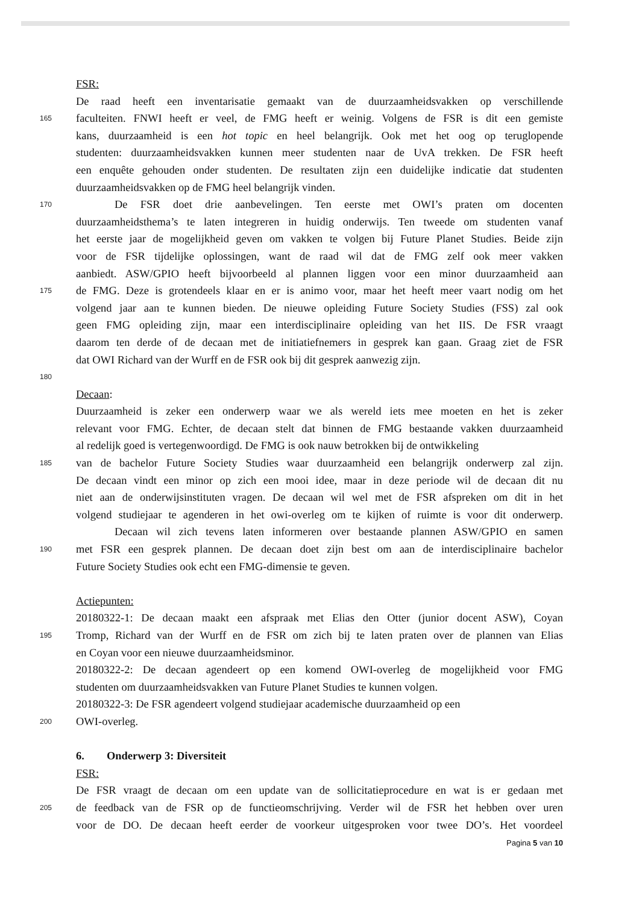FSR:
De raad heeft een inventarisatie gemaakt van de duurzaamheidsvakken op verschillende
165 faculteiten. FNWI heeft er veel, de FMG heeft er weinig. Volgens de FSR is dit een gemiste
kans, duurzaamheid is een hot topic en heel belangrijk. Ook met het oog op teruglopende
studenten: duurzaamheidsvakken kunnen meer studenten naar de UvA trekken. De FSR heeft
een enquête gehouden onder studenten. De resultaten zijn een duidelijke indicatie dat studenten
duurzaamheidsvakken op de FMG heel belangrijk vinden.
170 De FSR doet drie aanbevelingen. Ten eerste met OWI’s praten om docenten
duurzaamheidsthema’s te laten integreren in huidig onderwijs. Ten tweede om studenten vanaf
het eerste jaar de mogelijkheid geven om vakken te volgen bij Future Planet Studies. Beide zijn
voor de FSR tijdelijke oplossingen, want de raad wil dat de FMG zelf ook meer vakken
aanbiedt. ASW/GPIO heeft bijvoorbeeld al plannen liggen voor een minor duurzaamheid aan
175 de FMG. Deze is grotendeels klaar en er is animo voor, maar het heeft meer vaart nodig om het
volgend jaar aan te kunnen bieden. De nieuwe opleiding Future Society Studies (FSS) zal ook
geen FMG opleiding zijn, maar een interdisciplinaire opleiding van het IIS. De FSR vraagt
daarom ten derde of de decaan met de initiatiefnemers in gesprek kan gaan. Graag ziet de FSR
dat OWI Richard van der Wurff en de FSR ook bij dit gesprek aanwezig zijn.
180
Decaan:
Duurzaamheid is zeker een onderwerp waar we als wereld iets mee moeten en het is zeker
relevant voor FMG. Echter, de decaan stelt dat binnen de FMG bestaande vakken duurzaamheid
al redelijk goed is vertegenwoordigd. De FMG is ook nauw betrokken bij de ontwikkeling
185 van de bachelor Future Society Studies waar duurzaamheid een belangrijk onderwerp zal zijn.
De decaan vindt een minor op zich een mooi idee, maar in deze periode wil de decaan dit nu
niet aan de onderwijsinstituten vragen. De decaan wil wel met de FSR afspreken om dit in het
volgend studiejaar te agenderen in het owi-overleg om te kijken of ruimte is voor dit onderwerp.
Decaan wil zich tevens laten informeren over bestaande plannen ASW/GPIO en samen
190 met FSR een gesprek plannen. De decaan doet zijn best om aan de interdisciplinaire bachelor
Future Society Studies ook echt een FMG-dimensie te geven.
Actiepunten:
20180322-1: De decaan maakt een afspraak met Elias den Otter (junior docent ASW), Coyan
195 Tromp, Richard van der Wurff en de FSR om zich bij te laten praten over de plannen van Elias
en Coyan voor een nieuwe duurzaamheidsminor.
20180322-2: De decaan agendeert op een komend OWI-overleg de mogelijkheid voor FMG
studenten om duurzaamheidsvakken van Future Planet Studies te kunnen volgen.
20180322-3: De FSR agendeert volgend studiejaar academische duurzaamheid op een
200 OWI-overleg.
6. Onderwerp 3: Diversiteit
FSR:
De FSR vraagt de decaan om een update van de sollicitatieprocedure en wat is er gedaan met
205 de feedback van de FSR op de functieomschrijving. Verder wil de FSR het hebben over uren
voor de DO. De decaan heeft eerder de voorkeur uitgesproken voor twee DO’s. Het voordeel
Pagina 5 van 10